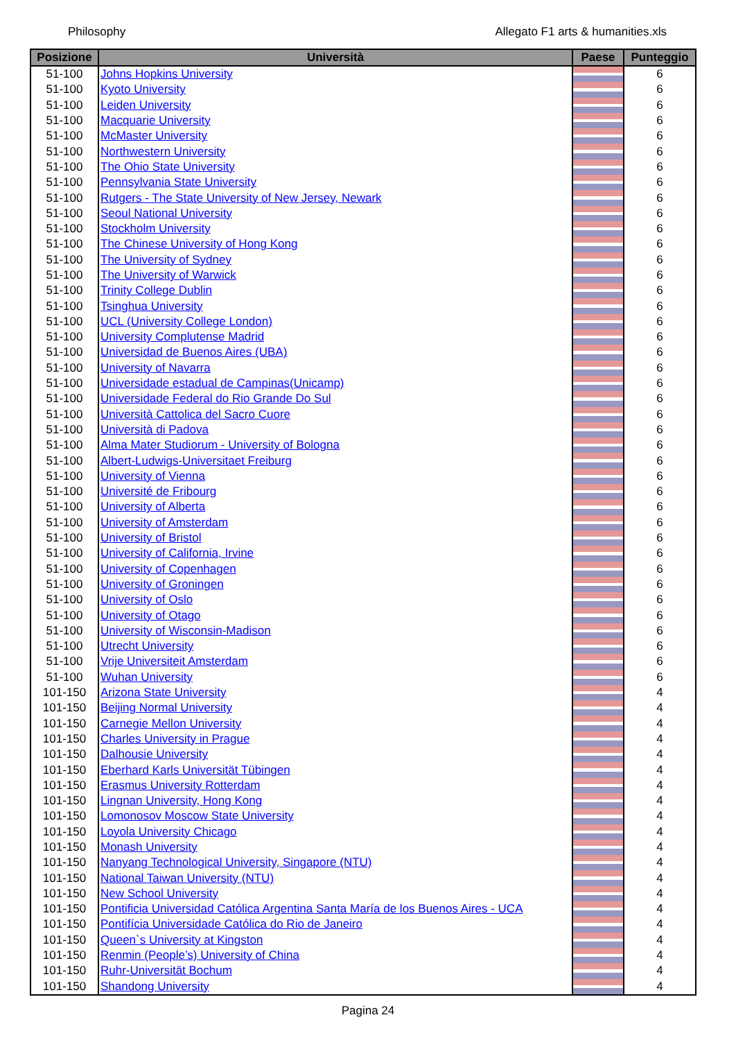Philosophy Allegato F1 arts & humanities.xls
| Posizione | Università | Paese | Punteggio |
| --- | --- | --- | --- |
| 51-100 | Johns Hopkins University | | 6 |
| 51-100 | Kyoto University | | 6 |
| 51-100 | Leiden University | | 6 |
| 51-100 | Macquarie University | | 6 |
| 51-100 | McMaster University | | 6 |
| 51-100 | Northwestern University | | 6 |
| 51-100 | The Ohio State University | | 6 |
| 51-100 | Pennsylvania State University | | 6 |
| 51-100 | Rutgers - The State University of New Jersey, Newark | | 6 |
| 51-100 | Seoul National University | | 6 |
| 51-100 | Stockholm University | | 6 |
| 51-100 | The Chinese University of Hong Kong | | 6 |
| 51-100 | The University of Sydney | | 6 |
| 51-100 | The University of Warwick | | 6 |
| 51-100 | Trinity College Dublin | | 6 |
| 51-100 | Tsinghua University | | 6 |
| 51-100 | UCL (University College London) | | 6 |
| 51-100 | University Complutense Madrid | | 6 |
| 51-100 | Universidad de Buenos Aires (UBA) | | 6 |
| 51-100 | University of Navarra | | 6 |
| 51-100 | Universidade estadual de Campinas(Unicamp) | | 6 |
| 51-100 | Universidade Federal do Rio Grande Do Sul | | 6 |
| 51-100 | Università Cattolica del Sacro Cuore | | 6 |
| 51-100 | Università di Padova | | 6 |
| 51-100 | Alma Mater Studiorum - University of Bologna | | 6 |
| 51-100 | Albert-Ludwigs-Universitaet Freiburg | | 6 |
| 51-100 | University of Vienna | | 6 |
| 51-100 | Université de Fribourg | | 6 |
| 51-100 | University of Alberta | | 6 |
| 51-100 | University of Amsterdam | | 6 |
| 51-100 | University of Bristol | | 6 |
| 51-100 | University of California, Irvine | | 6 |
| 51-100 | University of Copenhagen | | 6 |
| 51-100 | University of Groningen | | 6 |
| 51-100 | University of Oslo | | 6 |
| 51-100 | University of Otago | | 6 |
| 51-100 | University of Wisconsin-Madison | | 6 |
| 51-100 | Utrecht University | | 6 |
| 51-100 | Vrije Universiteit Amsterdam | | 6 |
| 51-100 | Wuhan University | | 6 |
| 101-150 | Arizona State University | | 4 |
| 101-150 | Beijing Normal University | | 4 |
| 101-150 | Carnegie Mellon University | | 4 |
| 101-150 | Charles University in Prague | | 4 |
| 101-150 | Dalhousie University | | 4 |
| 101-150 | Eberhard Karls Universität Tübingen | | 4 |
| 101-150 | Erasmus University Rotterdam | | 4 |
| 101-150 | Lingnan University, Hong Kong | | 4 |
| 101-150 | Lomonosov Moscow State University | | 4 |
| 101-150 | Loyola University Chicago | | 4 |
| 101-150 | Monash University | | 4 |
| 101-150 | Nanyang Technological University, Singapore (NTU) | | 4 |
| 101-150 | National Taiwan University (NTU) | | 4 |
| 101-150 | New School University | | 4 |
| 101-150 | Pontificia Universidad Católica Argentina Santa María de los Buenos Aires - UCA | | 4 |
| 101-150 | Pontifícia Universidade Católica do Rio de Janeiro | | 4 |
| 101-150 | Queen`s University at Kingston | | 4 |
| 101-150 | Renmin (People’s) University of China | | 4 |
| 101-150 | Ruhr-Universität Bochum | | 4 |
| 101-150 | Shandong University | | 4 |
Pagina 24